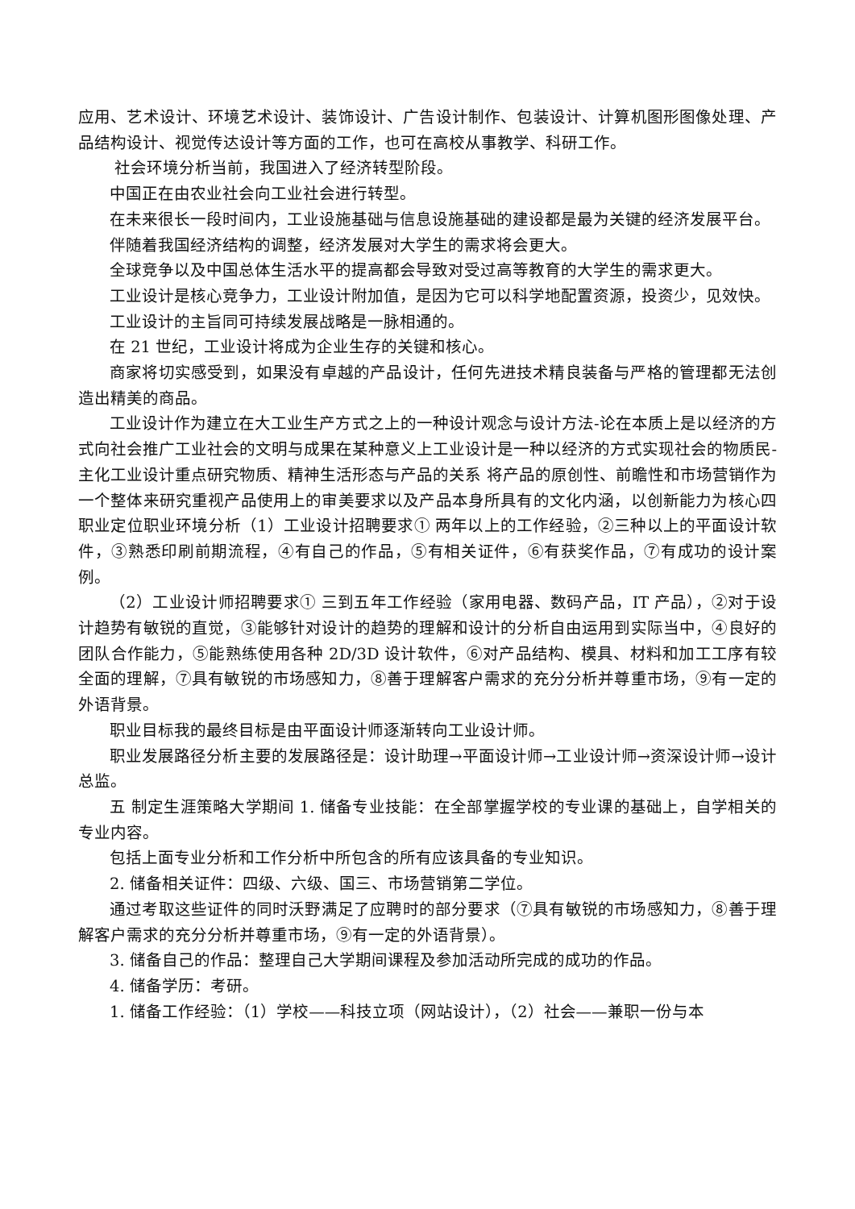应用、艺术设计、环境艺术设计、装饰设计、广告设计制作、包装设计、计算机图形图像处理、产品结构设计、视觉传达设计等方面的工作，也可在高校从事教学、科研工作。
社会环境分析当前，我国进入了经济转型阶段。
中国正在由农业社会向工业社会进行转型。
在未来很长一段时间内，工业设施基础与信息设施基础的建设都是最为关键的经济发展平台。
伴随着我国经济结构的调整，经济发展对大学生的需求将会更大。
全球竞争以及中国总体生活水平的提高都会导致对受过高等教育的大学生的需求更大。
工业设计是核心竞争力，工业设计附加值，是因为它可以科学地配置资源，投资少，见效快。
工业设计的主旨同可持续发展战略是一脉相通的。
在 21 世纪，工业设计将成为企业生存的关键和核心。
商家将切实感受到，如果没有卓越的产品设计，任何先进技术精良装备与严格的管理都无法创 造出精美的商品。
工业设计作为建立在大工业生产方式之上的一种设计观念与设计方法-论在本质上是以经济的方式向社会推广工业社会的文明与成果在某种意义上工业设计是一种以经济的方式实现社会的物质民-主化工业设计重点研究物质、精神生活形态与产品的关系 将产品的原创性、前瞻性和市场营销作为一个整体来研究重视产品使用上的审美要求以及产品本身所具有的文化内涵，以创新能力为核心四 职业定位职业环境分析（1）工业设计招聘要求① 两年以上的工作经验，②三种以上的平面设计软件，③熟悉印刷前期流程，④有自己的作品，⑤有相关证件，⑥有获奖作品，⑦有成功的设计案例。
（2）工业设计师招聘要求① 三到五年工作经验（家用电器、数码产品，IT 产品），②对于设计趋势有敏锐的直觉，③能够针对设计的趋势的理解和设计的分析自由运用到实际当中，④良好的团队合作能力，⑤能熟练使用各种 2D/3D 设计软件，⑥对产品结构、模具、材料和加工工序有较全面的理解，⑦具有敏锐的市场感知力，⑧善于理解客户需求的充分分析并尊重市场，⑨有一定的外语背景。
职业目标我的最终目标是由平面设计师逐渐转向工业设计师。
职业发展路径分析主要的发展路径是：设计助理→平面设计师→工业设计师→资深设计师→设计总监。
五 制定生涯策略大学期间 1. 储备专业技能：在全部掌握学校的专业课的基础上，自学相关的专业内容。
包括上面专业分析和工作分析中所包含的所有应该具备的专业知识。
2. 储备相关证件：四级、六级、国三、市场营销第二学位。
通过考取这些证件的同时沃野满足了应聘时的部分要求（⑦具有敏锐的市场感知力，⑧善于理解客户需求的充分分析并尊重市场，⑨有一定的外语背景）。
3. 储备自己的作品：整理自己大学期间课程及参加活动所完成的成功的作品。
4. 储备学历：考研。
1. 储备工作经验：（1）学校——科技立项（网站设计），（2）社会——兼职一份与本